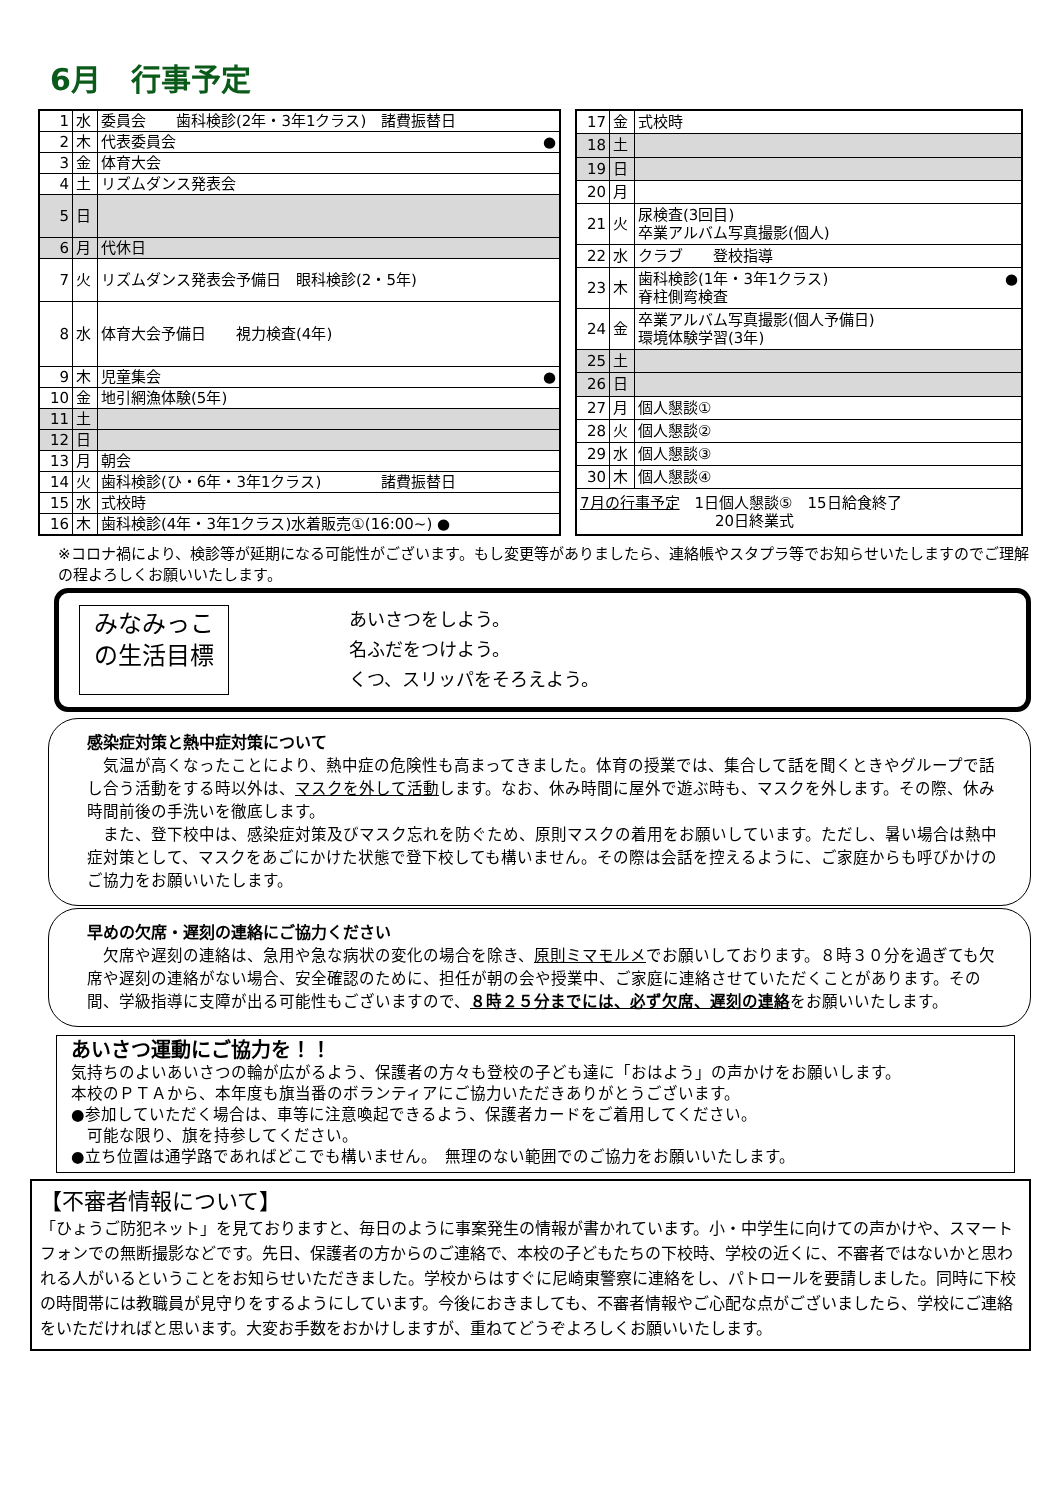6月　行事予定
| 1 | 水 | 委員会 歯科検診(2年・3年1クラス) 諸費振替日 |
| 2 | 木 | 代表委員会 ● |
| 3 | 金 | 体育大会 |
| 4 | 土 | リズムダンス発表会 |
| 5 | 日 | |
| 6 | 月 | 代休日 |
| 7 | 火 | リズムダンス発表会予備日 眼科検診(2・5年) |
| 8 | 水 | 体育大会予備日 視力検査(4年) |
| 9 | 木 | 児童集会 ● |
| 10 | 金 | 地引網漁体験(5年) |
| 11 | 土 | |
| 12 | 日 | |
| 13 | 月 | 朝会 |
| 14 | 火 | 歯科検診(ひ・6年・3年1クラス) 諸費振替日 |
| 15 | 水 | 式校時 |
| 16 | 木 | 歯科検診(4年・3年1クラス)水着販売①(16:00~) ● |
| 17 | 金 | 式校時 |
| 18 | 土 | |
| 19 | 日 | |
| 20 | 月 | |
| 21 | 火 | 尿検査(3回目) 卒業アルバム写真撮影(個人) |
| 22 | 水 | クラブ 登校指導 |
| 23 | 木 | 歯科検診(1年・3年1クラス) ● 脊柱側弯検査 |
| 24 | 金 | 卒業アルバム写真撮影(個人予備日) 環境体験学習(3年) |
| 25 | 土 | |
| 26 | 日 | |
| 27 | 月 | 個人懇談① |
| 28 | 火 | 個人懇談② |
| 29 | 水 | 個人懇談③ |
| 30 | 木 | 個人懇談④ |
| 7月の行事予定 1日個人懇談⑤ 15日給食終了 20日終業式 | | |
※コロナ禍により、検診等が延期になる可能性がございます。もし変更等がありましたら、連絡帳やスタプラ等でお知らせいたしますのでご理解の程よろしくお願いいたします。
みなみっこ
の生活目標
あいさつをしよう。
名ふだをつけよう。
くつ、スリッパをそろえよう。
感染症対策と熱中症対策について
　気温が高くなったことにより、熱中症の危険性も高まってきました。体育の授業では、集合して話を聞くときやグループで話し合う活動をする時以外は、マスクを外して活動します。なお、休み時間に屋外で遊ぶ時も、マスクを外します。その際、休み時間前後の手洗いを徹底します。
　また、登下校中は、感染症対策及びマスク忘れを防ぐため、原則マスクの着用をお願いしています。ただし、暑い場合は熱中症対策として、マスクをあごにかけた状態で登下校しても構いません。その際は会話を控えるように、ご家庭からも呼びかけのご協力をお願いいたします。
早めの欠席・遅刻の連絡にご協力ください
　欠席や遅刻の連絡は、急用や急な病状の変化の場合を除き、原則ミマモルメでお願いしております。８時３０分を過ぎても欠席や遅刻の連絡がない場合、安全確認のために、担任が朝の会や授業中、ご家庭に連絡させていただくことがあります。その間、学級指導に支障が出る可能性もございますので、８時２５分までには、必ず欠席、遅刻の連絡をお願いいたします。
あいさつ運動にご協力を！！
気持ちのよいあいさつの輪が広がるよう、保護者の方々も登校の子ども達に「おはよう」の声かけをお願いします。
本校のＰＴＡから、本年度も旗当番のボランティアにご協力いただきありがとうございます。
●参加していただく場合は、車等に注意喚起できるよう、保護者カードをご着用してください。
　可能な限り、旗を持参してください。
●立ち位置は通学路であればどこでも構いません。　無理のない範囲でのご協力をお願いいたします。
【不審者情報について】
「ひょうご防犯ネット」を見ておりますと、毎日のように事案発生の情報が書かれています。小・中学生に向けての声かけや、スマートフォンでの無断撮影などです。先日、保護者の方からのご連絡で、本校の子どもたちの下校時、学校の近くに、不審者ではないかと思われる人がいるということをお知らせいただきました。学校からはすぐに尼崎東警察に連絡をし、パトロールを要請しました。同時に下校の時間帯には教職員が見守りをするようにしています。今後におきましても、不審者情報やご心配な点がございましたら、学校にご連絡をいただければと思います。大変お手数をおかけしますが、重ねてどうぞよろしくお願いいたします。